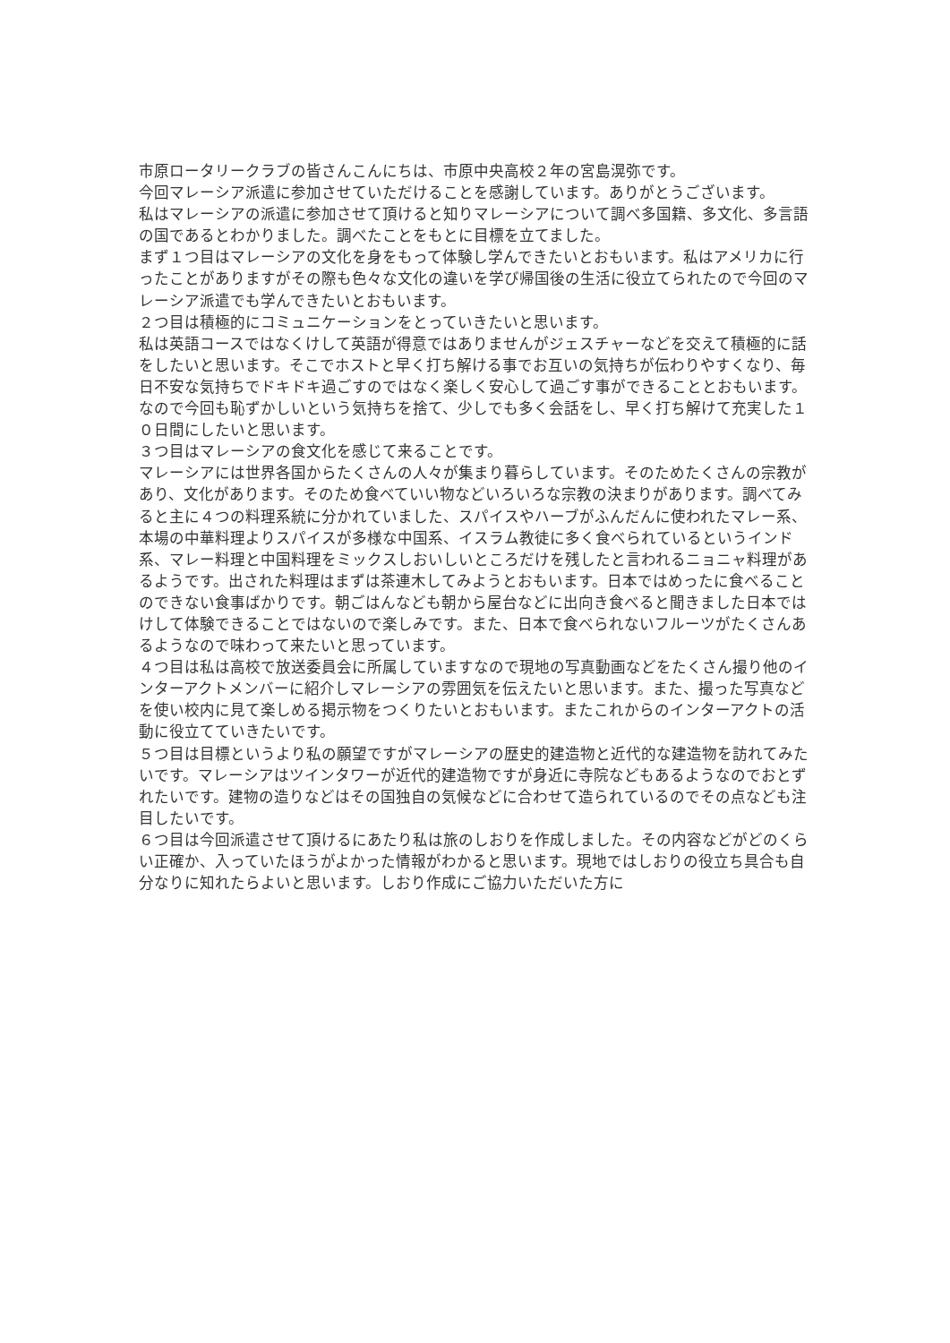市原ロータリークラブの皆さんこんにちは、市原中央高校２年の宮島滉弥です。
今回マレーシア派遣に参加させていただけることを感謝しています。ありがとうございます。
私はマレーシアの派遣に参加させて頂けると知りマレーシアについて調べ多国籍、多文化、多言語の国であるとわかりました。調べたことをもとに目標を立てました。
まず１つ目はマレーシアの文化を身をもって体験し学んできたいとおもいます。私はアメリカに行ったことがありますがその際も色々な文化の違いを学び帰国後の生活に役立てられたので今回のマレーシア派遣でも学んできたいとおもいます。
２つ目は積極的にコミュニケーションをとっていきたいと思います。
私は英語コースではなくけして英語が得意ではありませんがジェスチャーなどを交えて積極的に話をしたいと思います。そこでホストと早く打ち解ける事でお互いの気持ちが伝わりやすくなり、毎日不安な気持ちでドキドキ過ごすのではなく楽しく安心して過ごす事ができることとおもいます。なので今回も恥ずかしいという気持ちを捨て、少しでも多く会話をし、早く打ち解けて充実した１０日間にしたいと思います。
３つ目はマレーシアの食文化を感じて来ることです。
マレーシアには世界各国からたくさんの人々が集まり暮らしています。そのためたくさんの宗教があり、文化があります。そのため食べていい物などいろいろな宗教の決まりがあります。調べてみると主に４つの料理系統に分かれていました、スパイスやハーブがふんだんに使われたマレー系、本場の中華料理よりスパイスが多様な中国系、イスラム教徒に多く食べられているというインド系、マレー料理と中国料理をミックスしおいしいところだけを残したと言われるニョニャ料理があるようです。出された料理はまずは茶連木してみようとおもいます。日本ではめったに食べることのできない食事ばかりです。朝ごはんなども朝から屋台などに出向き食べると聞きました日本ではけして体験できることではないので楽しみです。また、日本で食べられないフルーツがたくさんあるようなので味わって来たいと思っています。
４つ目は私は高校で放送委員会に所属していますなので現地の写真動画などをたくさん撮り他のインターアクトメンバーに紹介しマレーシアの雰囲気を伝えたいと思います。また、撮った写真などを使い校内に見て楽しめる掲示物をつくりたいとおもいます。またこれからのインターアクトの活動に役立てていきたいです。
５つ目は目標というより私の願望ですがマレーシアの歴史的建造物と近代的な建造物を訪れてみたいです。マレーシアはツインタワーが近代的建造物ですが身近に寺院などもあるようなのでおとずれたいです。建物の造りなどはその国独自の気候などに合わせて造られているのでその点なども注目したいです。
６つ目は今回派遣させて頂けるにあたり私は旅のしおりを作成しました。その内容などがどのくらい正確か、入っていたほうがよかった情報がわかると思います。現地ではしおりの役立ち具合も自分なりに知れたらよいと思います。しおり作成にご協力いただいた方に